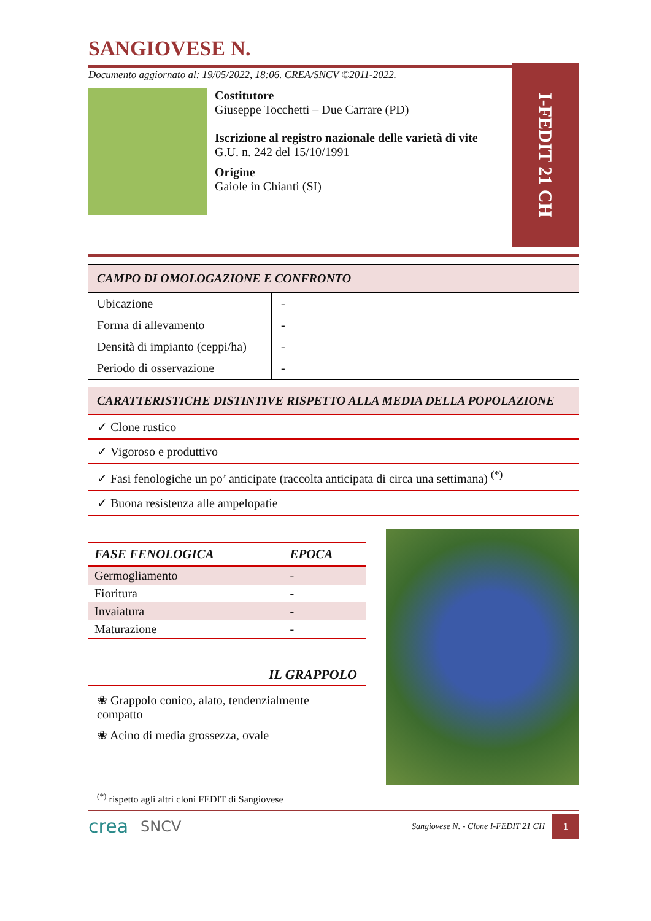SANGIOVESE N.
Documento aggiornato al: 19/05/2022, 18:06. CREA/SNCV ©2011-2022.
Costitutore
Giuseppe Tocchetti – Due Carrare (PD)
Iscrizione al registro nazionale delle varietà di vite
G.U. n. 242 del 15/10/1991
Origine
Gaiole in Chianti (SI)
I-FEDIT 21 CH
CAMPO DI OMOLOGAZIONE E CONFRONTO
| Ubicazione | - |
| Forma di allevamento | - |
| Densità di impianto (ceppi/ha) | - |
| Periodo di osservazione | - |
CARATTERISTICHE DISTINTIVE RISPETTO ALLA MEDIA DELLA POPOLAZIONE
✓ Clone rustico
✓ Vigoroso e produttivo
✓ Fasi fenologiche un po’ anticipate (raccolta anticipata di circa una settimana) <sup>(*)</sup>
✓ Buona resistenza alle ampelopatie
| FASE FENOLOGICA | EPOCA |
| --- | --- |
| Germogliamento | - |
| Fioritura | - |
| Invaiatura | - |
| Maturazione | - |
IL GRAPPOLO
❀ Grappolo conico, alato, tendenzialmente compatto
❀ Acino di media grossezza, ovale
<sup>(*)</sup> rispetto agli altri cloni FEDIT di Sangiovese
crea SNCV Sangiovese N. - Clone I-FEDIT 21 CH 1